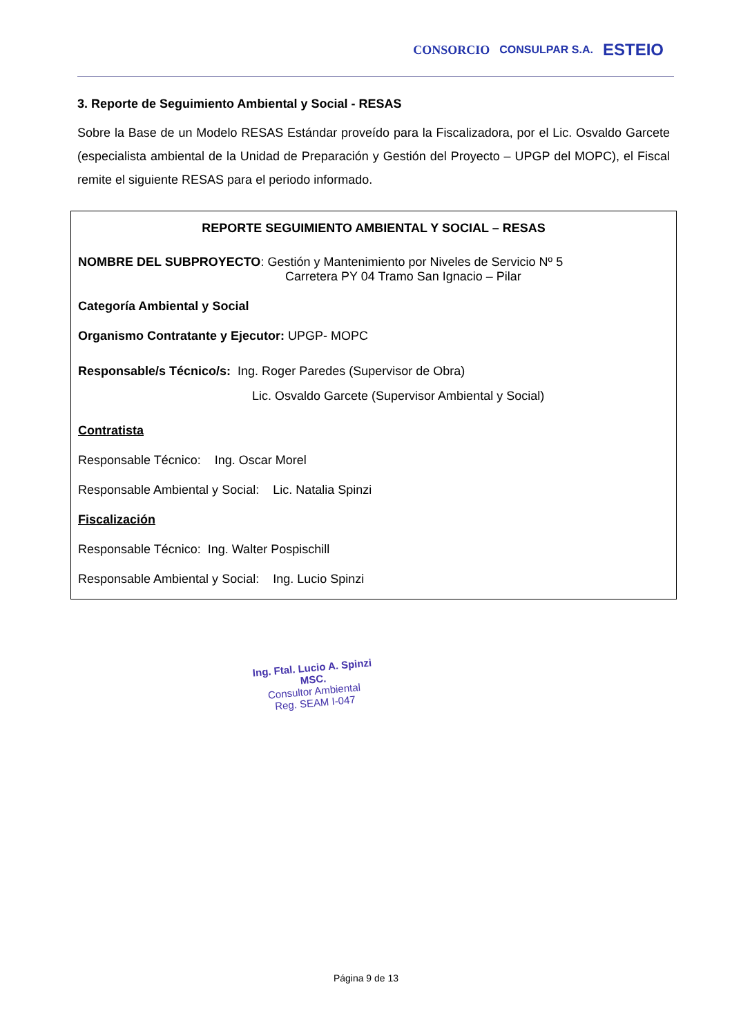CONSORCIO CONSULPAR S.A. ESTEIO
3. Reporte de Seguimiento Ambiental y Social - RESAS
Sobre la Base de un Modelo RESAS Estándar proveído para la Fiscalizadora, por el Lic. Osvaldo Garcete (especialista ambiental de la Unidad de Preparación y Gestión del Proyecto – UPGP del MOPC), el Fiscal remite el siguiente RESAS para el periodo informado.
REPORTE SEGUIMIENTO AMBIENTAL Y SOCIAL – RESAS
NOMBRE DEL SUBPROYECTO: Gestión y Mantenimiento por Niveles de Servicio Nº 5
Carretera PY 04 Tramo San Ignacio – Pilar
Categoría Ambiental y Social
Organismo Contratante y Ejecutor: UPGP- MOPC
Responsable/s Técnico/s: Ing. Roger Paredes (Supervisor de Obra)
Lic. Osvaldo Garcete (Supervisor Ambiental y Social)
Contratista
Responsable Técnico: Ing. Oscar Morel
Responsable Ambiental y Social: Lic. Natalia Spinzi
Fiscalización
Responsable Técnico: Ing. Walter Pospischill
Responsable Ambiental y Social: Ing. Lucio Spinzi
Ing. Ftal. Lucio A. Spinzi MSC.
Consultor Ambiental
Reg. SEAM I-047
Página 9 de 13